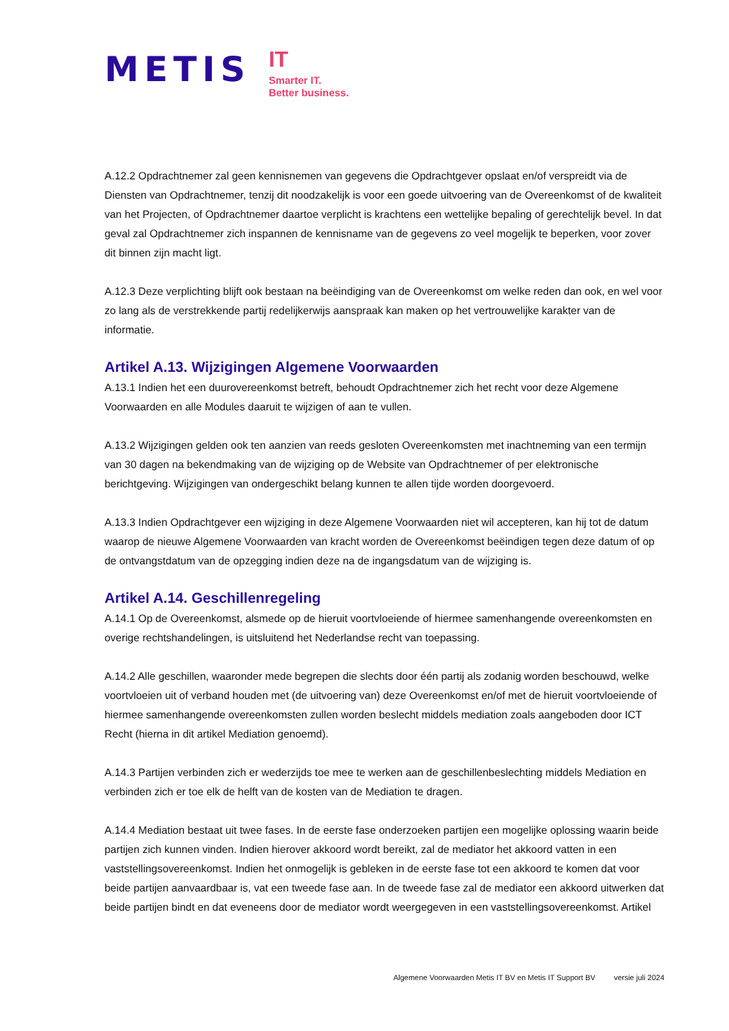METIS
IT
Smarter IT.
Better business.
A.12.2 Opdrachtnemer zal geen kennisnemen van gegevens die Opdrachtgever opslaat en/of verspreidt via de Diensten van Opdrachtnemer, tenzij dit noodzakelijk is voor een goede uitvoering van de Overeenkomst of de kwaliteit van het Projecten, of Opdrachtnemer daartoe verplicht is krachtens een wettelijke bepaling of gerechtelijk bevel. In dat geval zal Opdrachtnemer zich inspannen de kennisname van de gegevens zo veel mogelijk te beperken, voor zover dit binnen zijn macht ligt.
A.12.3 Deze verplichting blijft ook bestaan na beëindiging van de Overeenkomst om welke reden dan ook, en wel voor zo lang als de verstrekkende partij redelijkerwijs aanspraak kan maken op het vertrouwelijke karakter van de informatie.
Artikel A.13. Wijzigingen Algemene Voorwaarden
A.13.1 Indien het een duurovereenkomst betreft, behoudt Opdrachtnemer zich het recht voor deze Algemene Voorwaarden en alle Modules daaruit te wijzigen of aan te vullen.
A.13.2 Wijzigingen gelden ook ten aanzien van reeds gesloten Overeenkomsten met inachtneming van een termijn van 30 dagen na bekendmaking van de wijziging op de Website van Opdrachtnemer of per elektronische berichtgeving. Wijzigingen van ondergeschikt belang kunnen te allen tijde worden doorgevoerd.
A.13.3 Indien Opdrachtgever een wijziging in deze Algemene Voorwaarden niet wil accepteren, kan hij tot de datum waarop de nieuwe Algemene Voorwaarden van kracht worden de Overeenkomst beëindigen tegen deze datum of op de ontvangstdatum van de opzegging indien deze na de ingangsdatum van de wijziging is.
Artikel A.14. Geschillenregeling
A.14.1 Op de Overeenkomst, alsmede op de hieruit voortvloeiende of hiermee samenhangende overeenkomsten en overige rechtshandelingen, is uitsluitend het Nederlandse recht van toepassing.
A.14.2 Alle geschillen, waaronder mede begrepen die slechts door één partij als zodanig worden beschouwd, welke voortvloeien uit of verband houden met (de uitvoering van) deze Overeenkomst en/of met de hieruit voortvloeiende of hiermee samenhangende overeenkomsten zullen worden beslecht middels mediation zoals aangeboden door ICT Recht (hierna in dit artikel Mediation genoemd).
A.14.3 Partijen verbinden zich er wederzijds toe mee te werken aan de geschillenbeslechting middels Mediation en verbinden zich er toe elk de helft van de kosten van de Mediation te dragen.
A.14.4 Mediation bestaat uit twee fases. In de eerste fase onderzoeken partijen een mogelijke oplossing waarin beide partijen zich kunnen vinden. Indien hierover akkoord wordt bereikt, zal de mediator het akkoord vatten in een vaststellingsovereenkomst. Indien het onmogelijk is gebleken in de eerste fase tot een akkoord te komen dat voor beide partijen aanvaardbaar is, vat een tweede fase aan. In de tweede fase zal de mediator een akkoord uitwerken dat beide partijen bindt en dat eveneens door de mediator wordt weergegeven in een vaststellingsovereenkomst. Artikel
Algemene Voorwaarden Metis IT BV en Metis IT Support BV versie juli 2024